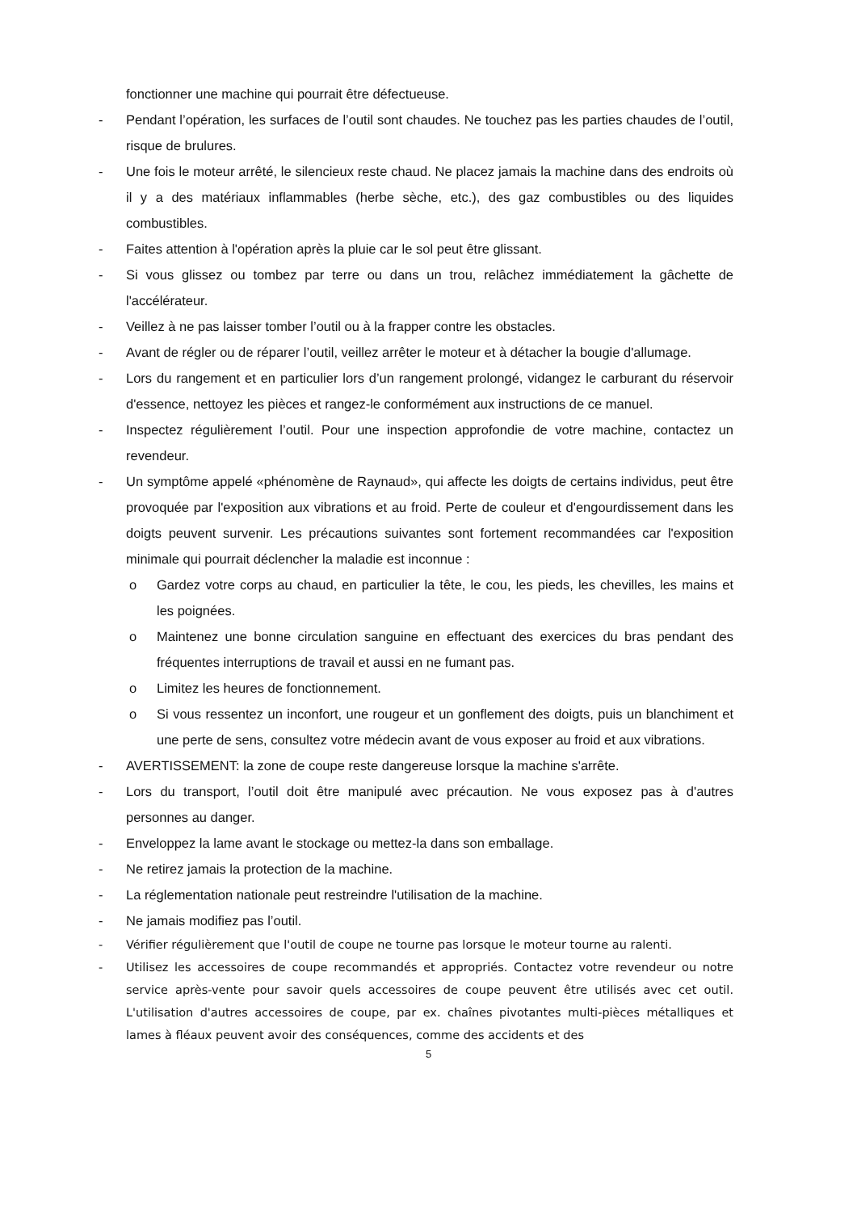fonctionner une machine qui pourrait être défectueuse.
- Pendant l’opération, les surfaces de l’outil sont chaudes. Ne touchez pas les parties chaudes de l’outil, risque de brulures.
- Une fois le moteur arrêté, le silencieux reste chaud. Ne placez jamais la machine dans des endroits où il y a des matériaux inflammables (herbe sèche, etc.), des gaz combustibles ou des liquides combustibles.
- Faites attention à l'opération après la pluie car le sol peut être glissant.
- Si vous glissez ou tombez par terre ou dans un trou, relâchez immédiatement la gâchette de l'accélérateur.
- Veillez à ne pas laisser tomber l’outil ou à la frapper contre les obstacles.
- Avant de régler ou de réparer l’outil, veillez arrêter le moteur et à détacher la bougie d'allumage.
- Lors du rangement et en particulier lors d’un rangement prolongé, vidangez le carburant du réservoir d'essence, nettoyez les pièces et rangez-le conformément aux instructions de ce manuel.
- Inspectez régulièrement l’outil. Pour une inspection approfondie de votre machine, contactez un revendeur.
- Un symptôme appelé «phénomène de Raynaud», qui affecte les doigts de certains individus, peut être provoquée par l'exposition aux vibrations et au froid. Perte de couleur et d'engourdissement dans les doigts peuvent survenir. Les précautions suivantes sont fortement recommandées car l'exposition minimale qui pourrait déclencher la maladie est inconnue :
o Gardez votre corps au chaud, en particulier la tête, le cou, les pieds, les chevilles, les mains et les poignées.
o Maintenez une bonne circulation sanguine en effectuant des exercices du bras pendant des fréquentes interruptions de travail et aussi en ne fumant pas.
o Limitez les heures de fonctionnement.
o Si vous ressentez un inconfort, une rougeur et un gonflement des doigts, puis un blanchiment et une perte de sens, consultez votre médecin avant de vous exposer au froid et aux vibrations.
- AVERTISSEMENT: la zone de coupe reste dangereuse lorsque la machine s'arrête.
- Lors du transport, l’outil doit être manipulé avec précaution. Ne vous exposez pas à d'autres personnes au danger.
- Enveloppez la lame avant le stockage ou mettez-la dans son emballage.
- Ne retirez jamais la protection de la machine.
- La réglementation nationale peut restreindre l'utilisation de la machine.
- Ne jamais modifiez pas l’outil.
- Vérifier régulièrement que l'outil de coupe ne tourne pas lorsque le moteur tourne au ralenti.
- Utilisez les accessoires de coupe recommandés et appropriés. Contactez votre revendeur ou notre service après-vente pour savoir quels accessoires de coupe peuvent être utilisés avec cet outil. L'utilisation d'autres accessoires de coupe, par ex. chaînes pivotantes multi-pièces métalliques et lames à fléaux peuvent avoir des conséquences, comme des accidents et des
5